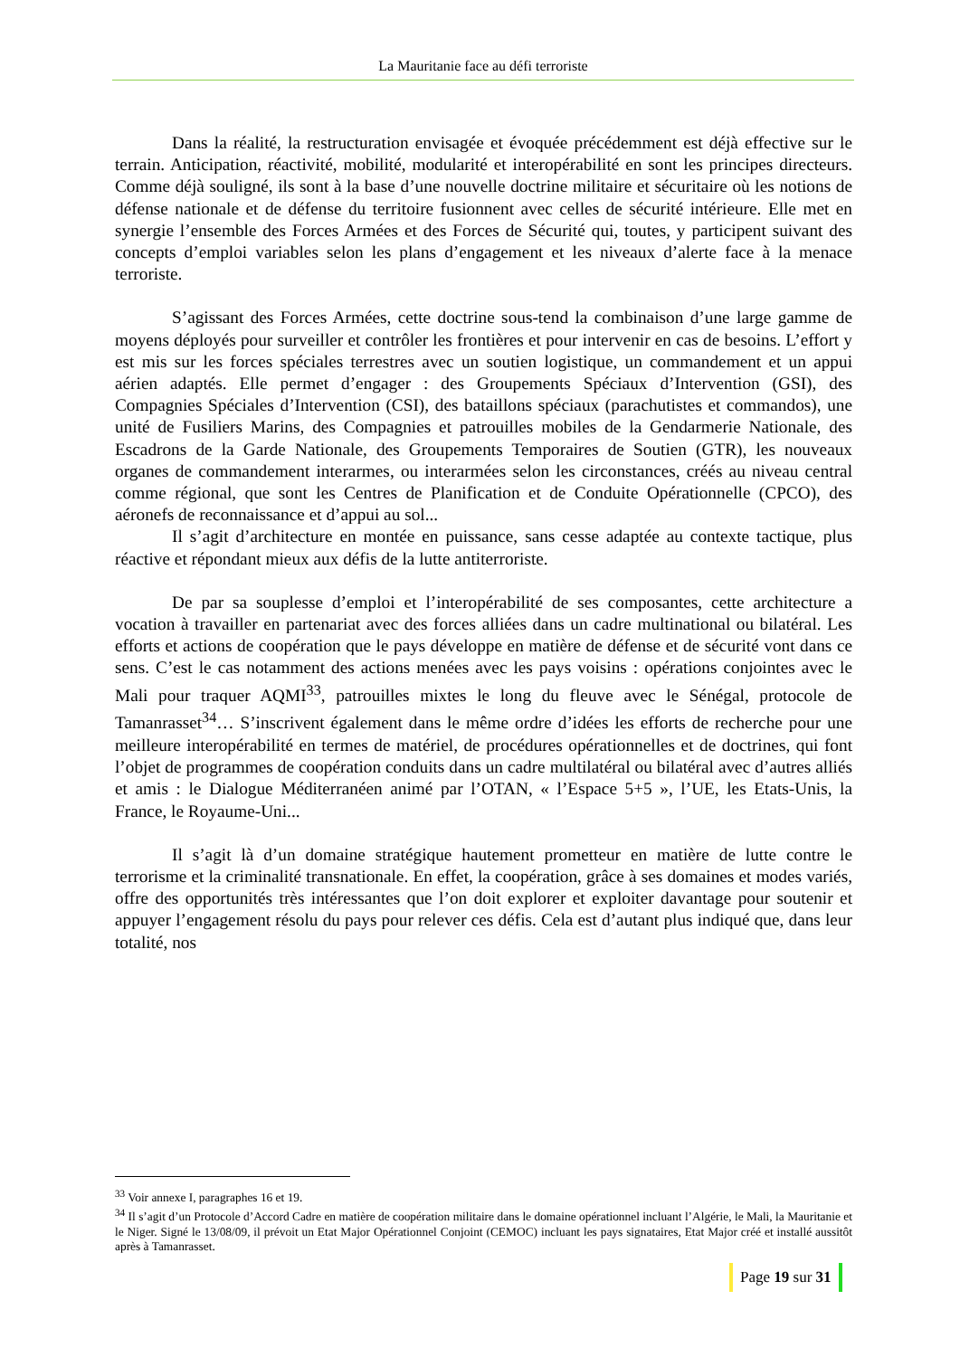La Mauritanie face au défi terroriste
Dans la réalité, la restructuration envisagée et évoquée précédemment est déjà effective sur le terrain. Anticipation, réactivité, mobilité, modularité et interopérabilité en sont les principes directeurs. Comme déjà souligné, ils sont à la base d’une nouvelle doctrine militaire et sécuritaire où les notions de défense nationale et de défense du territoire fusionnent avec celles de sécurité intérieure. Elle met en synergie l’ensemble des Forces Armées et des Forces de Sécurité qui, toutes, y participent suivant des concepts d’emploi variables selon les plans d’engagement et les niveaux d’alerte face à la menace terroriste.
S’agissant des Forces Armées, cette doctrine sous-tend la combinaison d’une large gamme de moyens déployés pour surveiller et contrôler les frontières et pour intervenir en cas de besoins. L’effort y est mis sur les forces spéciales terrestres avec un soutien logistique, un commandement et un appui aérien adaptés. Elle permet d’engager : des Groupements Spéciaux d’Intervention (GSI), des Compagnies Spéciales d’Intervention (CSI), des bataillons spéciaux (parachutistes et commandos), une unité de Fusiliers Marins, des Compagnies et patrouilles mobiles de la Gendarmerie Nationale, des Escadrons de la Garde Nationale, des Groupements Temporaires de Soutien (GTR), les nouveaux organes de commandement interarmes, ou interarmées selon les circonstances, créés au niveau central comme régional, que sont les Centres de Planification et de Conduite Opérationnelle (CPCO), des aéronefs de reconnaissance et d’appui au sol...
Il s’agit d’architecture en montée en puissance, sans cesse adaptée au contexte tactique, plus réactive et répondant mieux aux défis de la lutte antiterroriste.
De par sa souplesse d’emploi et l’interopérabilité de ses composantes, cette architecture a vocation à travailler en partenariat avec des forces alliées dans un cadre multinational ou bilatéral. Les efforts et actions de coopération que le pays développe en matière de défense et de sécurité vont dans ce sens. C’est le cas notamment des actions menées avec les pays voisins : opérations conjointes avec le Mali pour traquer AQMI<sup>33</sup>, patrouilles mixtes le long du fleuve avec le Sénégal, protocole de Tamanrasset<sup>34</sup>… S’inscrivent également dans le même ordre d’idées les efforts de recherche pour une meilleure interopérabilité en termes de matériel, de procédures opérationnelles et de doctrines, qui font l’objet de programmes de coopération conduits dans un cadre multilatéral ou bilatéral avec d’autres alliés et amis : le Dialogue Méditerranéen animé par l’OTAN, « l’Espace 5+5 », l’UE, les Etats-Unis, la France, le Royaume-Uni...
Il s’agit là d’un domaine stratégique hautement prometteur en matière de lutte contre le terrorisme et la criminalité transnationale. En effet, la coopération, grâce à ses domaines et modes variés, offre des opportunités très intéressantes que l’on doit explorer et exploiter davantage pour soutenir et appuyer l’engagement résolu du pays pour relever ces défis. Cela est d’autant plus indiqué que, dans leur totalité, nos
<sup>33</sup> Voir annexe I, paragraphes 16 et 19.
<sup>34</sup> Il s’agit d’un Protocole d’Accord Cadre en matière de coopération militaire dans le domaine opérationnel incluant l’Algérie, le Mali, la Mauritanie et le Niger. Signé le 13/08/09, il prévoit un Etat Major Opérationnel Conjoint (CEMOC) incluant les pays signataires, Etat Major créé et installé aussitôt après à Tamanrasset.
Page 19 sur 31